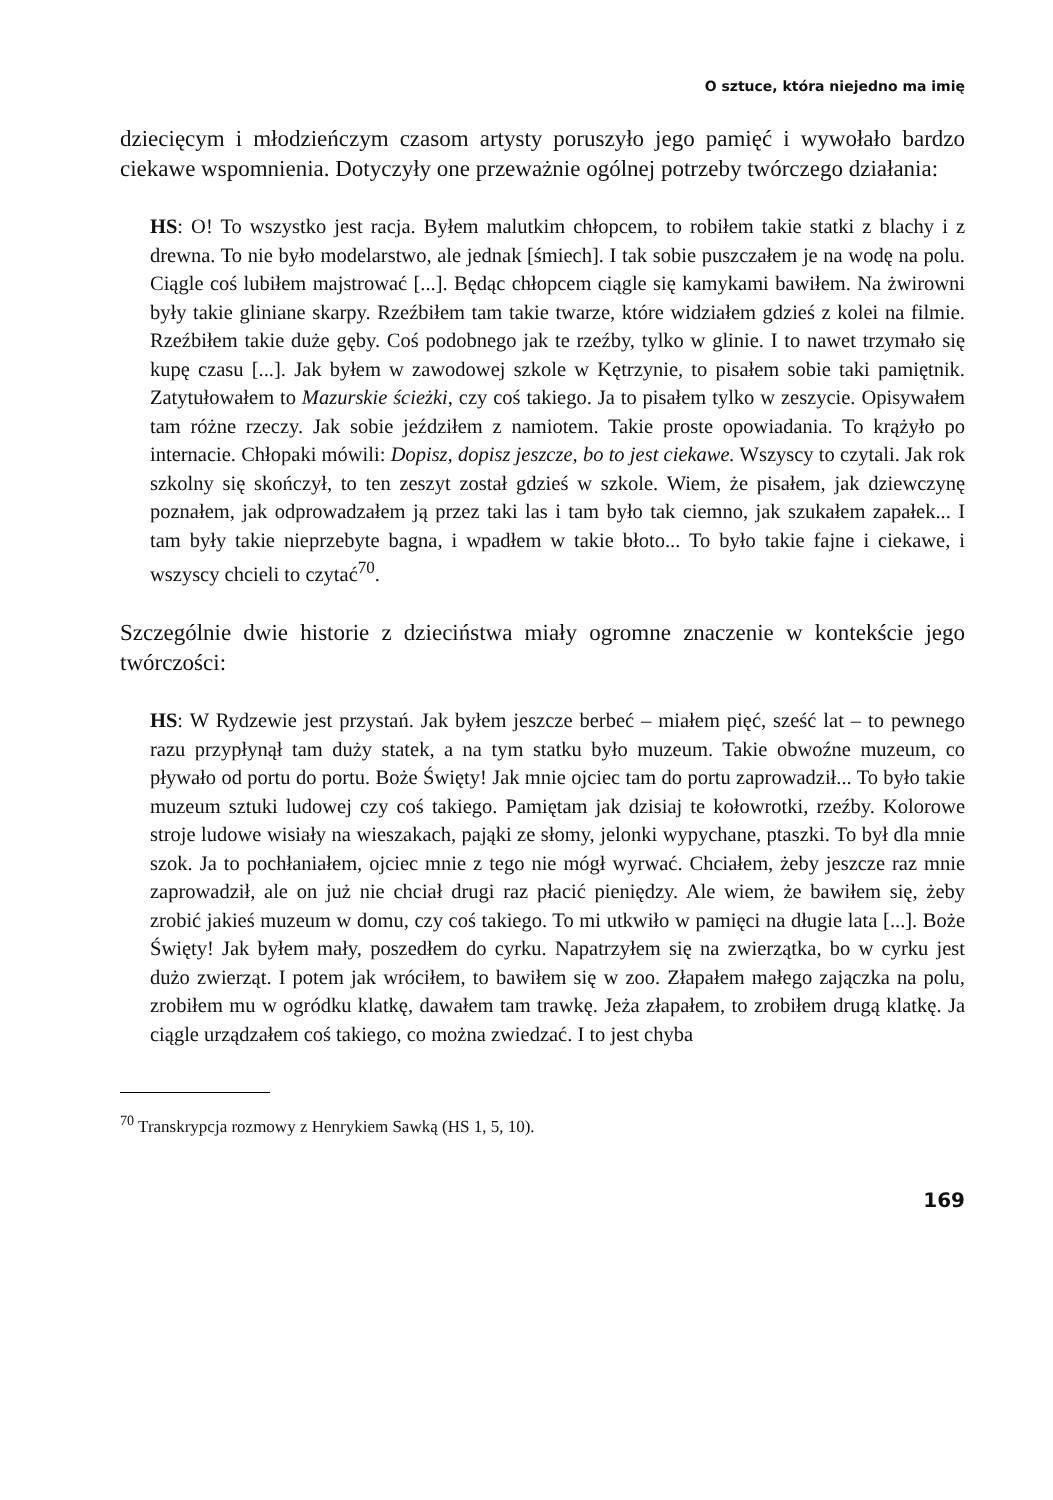O sztuce, która niejedno ma imię
dziecięcym i młodzieńczym czasom artysty poruszyło jego pamięć i wywołało bardzo ciekawe wspomnienia. Dotyczyły one przeważnie ogólnej potrzeby twórczego działania:
HS: O! To wszystko jest racja. Byłem malutkim chłopcem, to robiłem takie statki z blachy i z drewna. To nie było modelarstwo, ale jednak [śmiech]. I tak sobie puszczałem je na wodę na polu. Ciągle coś lubiłem majstrować [...]. Będąc chłopcem ciągle się kamykami bawiłem. Na żwirowni były takie gliniane skarpy. Rzeźbiłem tam takie twarze, które widziałem gdzieś z kolei na filmie. Rzeźbiłem takie duże gęby. Coś podobnego jak te rzeźby, tylko w glinie. I to nawet trzymało się kupę czasu [...]. Jak byłem w zawodowej szkole w Kętrzynie, to pisałem sobie taki pamiętnik. Zatytułowałem to Mazurskie ścieżki, czy coś takiego. Ja to pisałem tylko w zeszycie. Opisywałem tam różne rzeczy. Jak sobie jeździłem z namiotem. Takie proste opowiadania. To krążyło po internacie. Chłopaki mówili: Dopisz, dopisz jeszcze, bo to jest ciekawe. Wszyscy to czytali. Jak rok szkolny się skończył, to ten zeszyt został gdzieś w szkole. Wiem, że pisałem, jak dziewczynę poznałem, jak odprowadzałem ją przez taki las i tam było tak ciemno, jak szukałem zapałek... I tam były takie nieprzebyte bagna, i wpadłem w takie błoto... To było takie fajne i ciekawe, i wszyscy chcieli to czytać<sup>70</sup>.
Szczególnie dwie historie z dzieciństwa miały ogromne znaczenie w kontekście jego twórczości:
HS: W Rydzewie jest przystań. Jak byłem jeszcze berbeć – miałem pięć, sześć lat – to pewnego razu przypłynął tam duży statek, a na tym statku było muzeum. Takie obwoźne muzeum, co pływało od portu do portu. Boże Święty! Jak mnie ojciec tam do portu zaprowadził... To było takie muzeum sztuki ludowej czy coś takiego. Pamiętam jak dzisiaj te kołowrotki, rzeźby. Kolorowe stroje ludowe wisiały na wieszakach, pająki ze słomy, jelonki wypychane, ptaszki. To był dla mnie szok. Ja to pochłaniałem, ojciec mnie z tego nie mógł wyrwać. Chciałem, żeby jeszcze raz mnie zaprowadził, ale on już nie chciał drugi raz płacić pieniędzy. Ale wiem, że bawiłem się, żeby zrobić jakieś muzeum w domu, czy coś takiego. To mi utkwiło w pamięci na długie lata [...]. Boże Święty! Jak byłem mały, poszedłem do cyrku. Napatrzyłem się na zwierzątka, bo w cyrku jest dużo zwierząt. I potem jak wróciłem, to bawiłem się w zoo. Złapałem małego zajączka na polu, zrobiłem mu w ogródku klatkę, dawałem tam trawkę. Jeża złapałem, to zrobiłem drugą klatkę. Ja ciągle urządzałem coś takiego, co można zwiedzać. I to jest chyba
<sup>70</sup> Transkrypcja rozmowy z Henrykiem Sawką (HS 1, 5, 10).
169